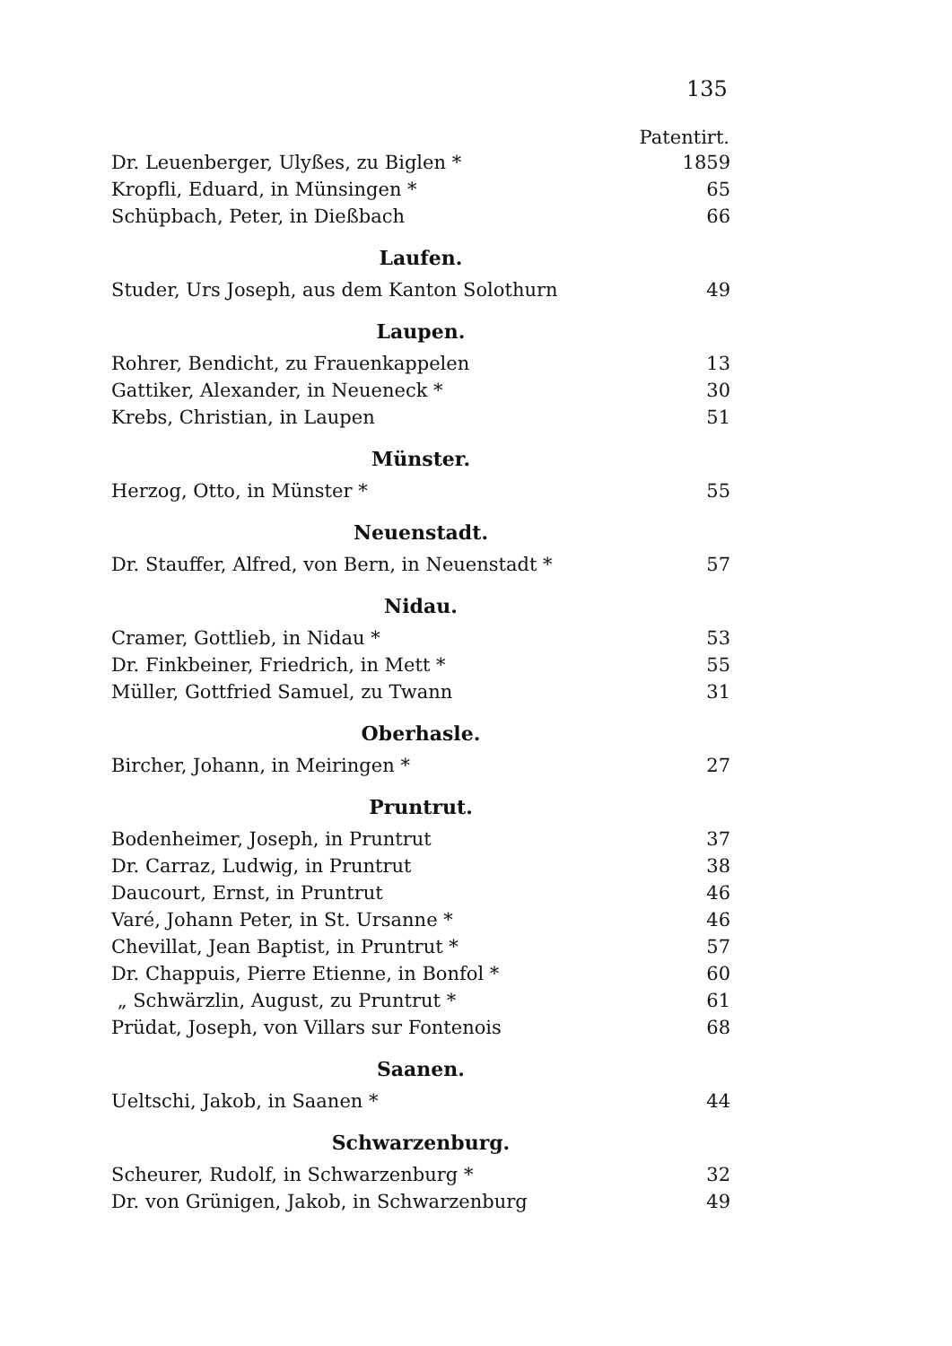135
| | Patentirt. |
| Dr. Leuenberger, Ulyßes, zu Biglen * | 1859 |
| Kropfli, Eduard, in Münsingen * | 65 |
| Schüpbach, Peter, in Dießbach | 66 |
Laufen.
| Studer, Urs Joseph, aus dem Kanton Solothurn | 49 |
Laupen.
| Rohrer, Bendicht, zu Frauenkappelen | 13 |
| Gattiker, Alexander, in Neueneck * | 30 |
| Krebs, Christian, in Laupen | 51 |
Münster.
| Herzog, Otto, in Münster * | 55 |
Neuenstadt.
| Dr. Stauffer, Alfred, von Bern, in Neuenstadt * | 57 |
Nidau.
| Cramer, Gottlieb, in Nidau * | 53 |
| Dr. Finkbeiner, Friedrich, in Mett * | 55 |
| Müller, Gottfried Samuel, zu Twann | 31 |
Oberhasle.
| Bircher, Johann, in Meiringen * | 27 |
Pruntrut.
| Bodenheimer, Joseph, in Pruntrut | 37 |
| Dr. Carraz, Ludwig, in Pruntrut | 38 |
| Daucourt, Ernst, in Pruntrut | 46 |
| Varé, Johann Peter, in St. Ursanne * | 46 |
| Chevillat, Jean Baptist, in Pruntrut * | 57 |
| Dr. Chappuis, Pierre Etienne, in Bonfol * | 60 |
| „ Schwärzlin, August, zu Pruntrut * | 61 |
| Prüdat, Joseph, von Villars sur Fontenois | 68 |
Saanen.
| Ueltschi, Jakob, in Saanen * | 44 |
Schwarzenburg.
| Scheurer, Rudolf, in Schwarzenburg * | 32 |
| Dr. von Grünigen, Jakob, in Schwarzenburg | 49 |